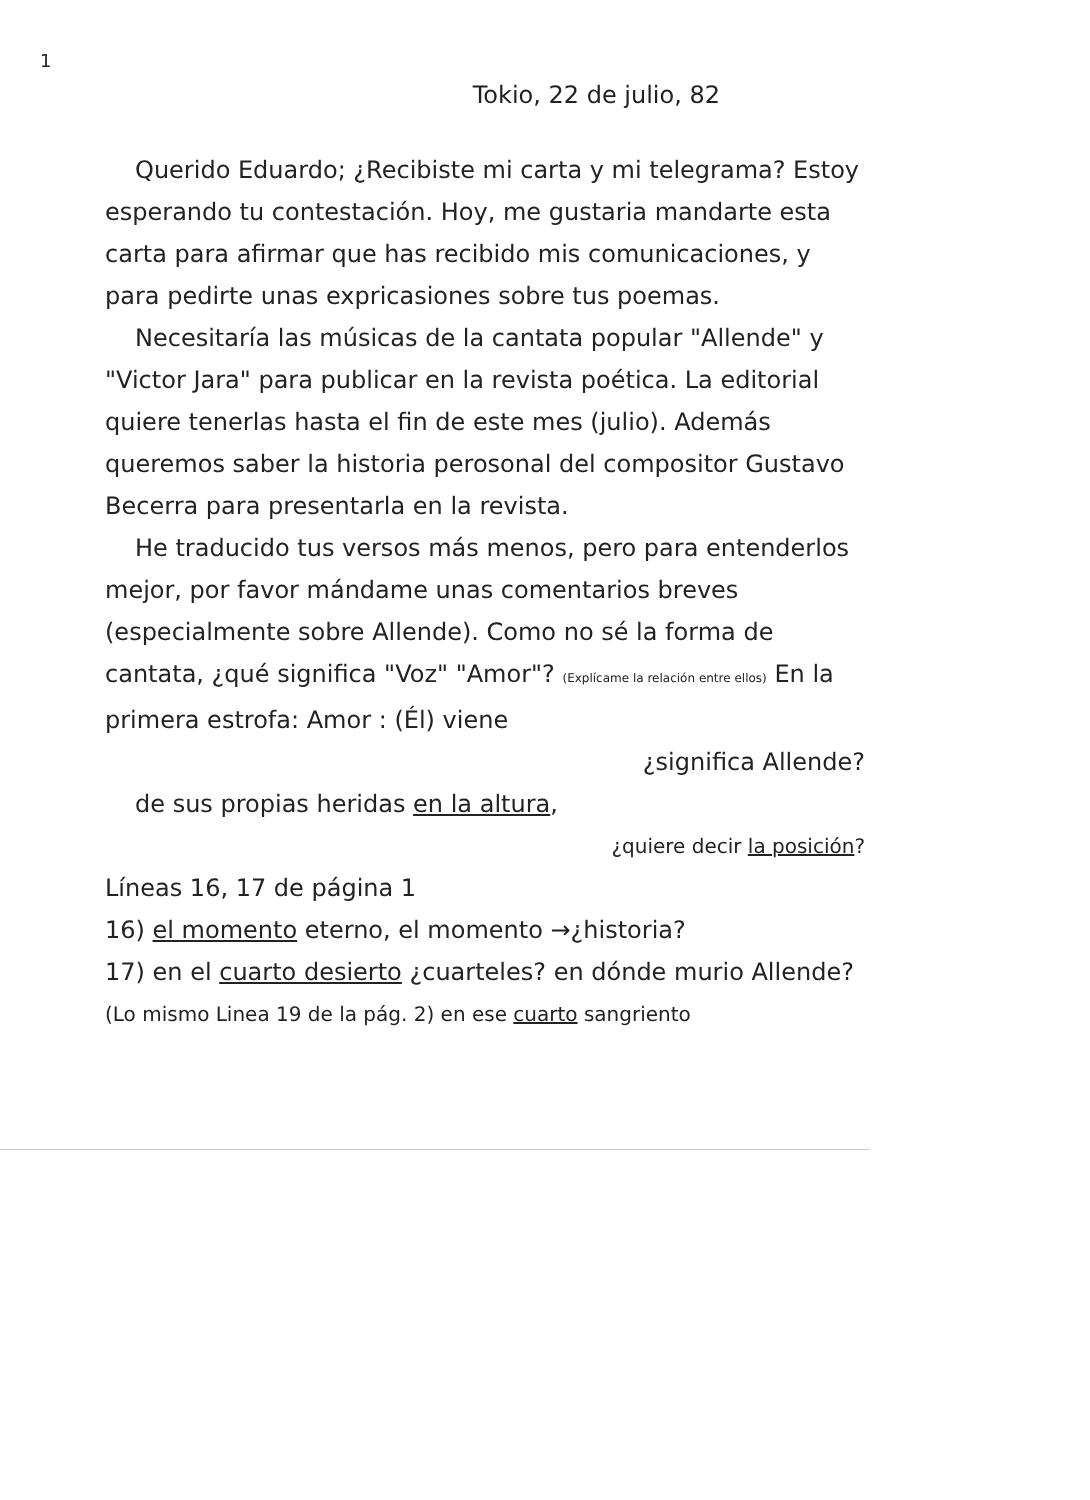1
Tokio, 22 de julio, 82
Querido Eduardo; ¿Recibiste mi carta y mi telegrama? Estoy esperando tu contestación. Hoy, me gustaria mandarte esta carta para afirmar que has recibido mis comunicaciones, y para pedirte unas expricasiones sobre tus poemas.
Necesitaría las músicas de la cantata popular "Allende" y "Victor Jara" para publicar en la revista poética. La editorial quiere tenerlas hasta el fin de este mes (julio). Además queremos saber la historia perosonal del compositor Gustavo Becerra para presentarla en la revista.
He traducido tus versos más menos, pero para entenderlos mejor, por favor mándame unas comentarios breves (especialmente sobre Allende). Como no sé la forma de cantata, ¿qué significa "Voz" "Amor"? (Explícame la relación entre ellos) En la primera estrofa: Amor : (Él) viene
¿significa Allende?
de sus propias heridas en la altura,
¿quiere decir la posición?
Líneas 16, 17 de página 1
16) el momento eterno, el momento →¿historia?
17) en el cuarto desierto ¿cuarteles? en dónde murio Allende?
(Lo mismo Linea 19 de la pág. 2) en ese cuarto sangriento